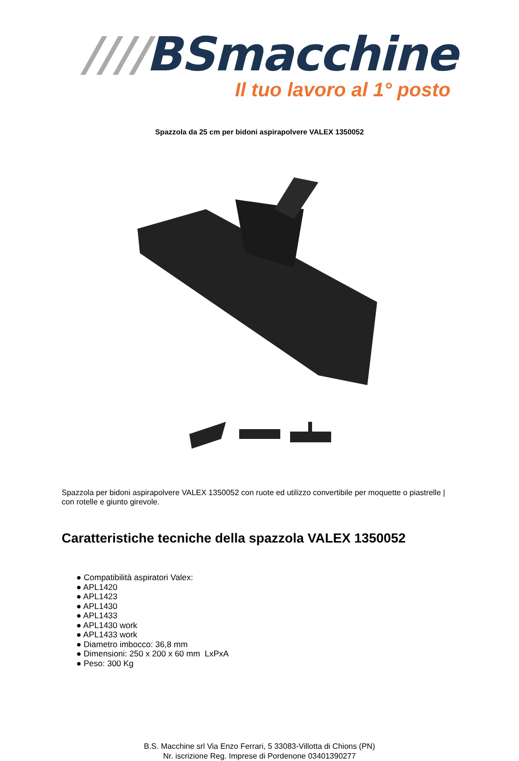////BSmacchine
Il tuo lavoro al 1° posto
Spazzola da 25 cm per bidoni aspirapolvere VALEX 1350052
Spazzola per bidoni aspirapolvere VALEX 1350052 con ruote ed utilizzo convertibile per moquette o piastrelle | con rotelle e giunto girevole.
Caratteristiche tecniche della spazzola VALEX 1350052
● Compatibilità aspiratori Valex:
● APL1420
● APL1423
● APL1430
● APL1433
● APL1430 work
● APL1433 work
● Diametro imbocco: 36,8 mm
● Dimensioni: 250 x 200 x 60 mm LxPxA
● Peso: 300 Kg
B.S. Macchine srl Via Enzo Ferrari, 5 33083-Villotta di Chions (PN)
Nr. iscrizione Reg. Imprese di Pordenone 03401390277